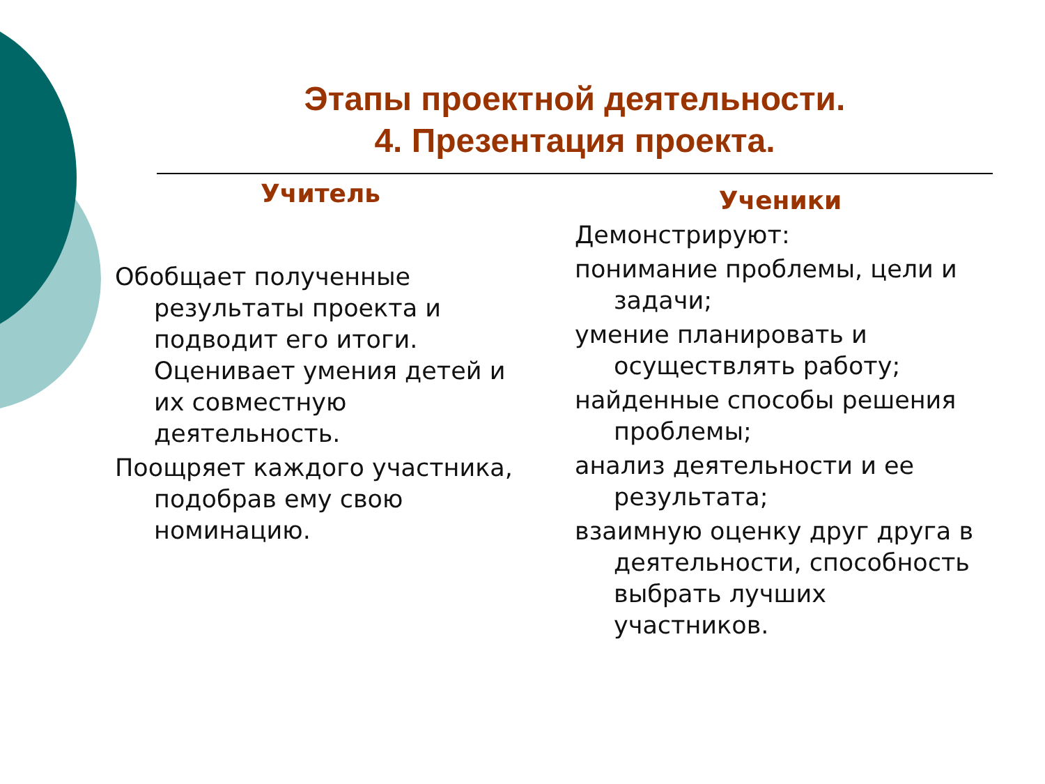Этапы проектной деятельности.
4. Презентация проекта.
Учитель
Обобщает полученные результаты проекта и подводит его итоги. Оценивает умения детей и их совместную деятельность.
Поощряет каждого участника, подобрав ему свою номинацию.
Ученики
Демонстрируют:
понимание проблемы, цели и задачи;
умение планировать и осуществлять работу;
найденные способы решения проблемы;
анализ деятельности и ее результата;
взаимную оценку друг друга в деятельности, способность выбрать лучших участников.